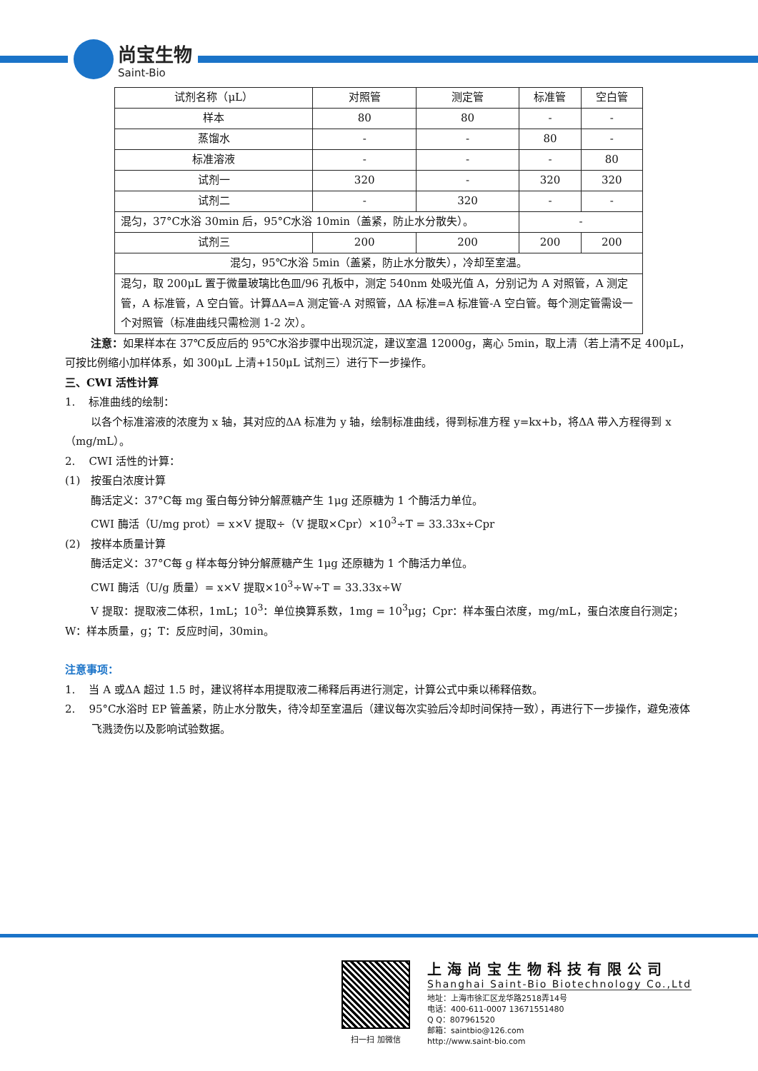尚宝生物
Saint-Bio
| 试剂名称（μL） | 对照管 | 测定管 | 标准管 | 空白管 |
| 样本 | 80 | 80 | - | - |
| 蒸馏水 | - | - | 80 | - |
| 标准溶液 | - | - | - | 80 |
| 试剂一 | 320 | - | 320 | 320 |
| 试剂二 | - | 320 | - | - |
| 混匀，37°C水浴 30min 后，95°C水浴 10min（盖紧，防止水分散失）。 | | | - | |
| 试剂三 | 200 | 200 | 200 | 200 |
| 混匀，95℃水浴 5min（盖紧，防止水分散失），冷却至室温。 | | | | |
| 混匀，取 200μL 置于微量玻璃比色皿/96 孔板中，测定 540nm 处吸光值 A，分别记为 A 对照管，A 测定管，A 标准管，A 空白管。计算ΔA=A 测定管-A 对照管，ΔA 标准=A 标准管-A 空白管。每个测定管需设一个对照管（标准曲线只需检测 1-2 次）。 | | | | |
注意：如果样本在 37℃反应后的 95℃水浴步骤中出现沉淀，建议室温 12000g，离心 5min，取上清（若上清不足 400μL，可按比例缩小加样体系，如 300μL 上清+150μL 试剂三）进行下一步操作。
三、CWI 活性计算
1. 标准曲线的绘制：
以各个标准溶液的浓度为 x 轴，其对应的ΔA 标准为 y 轴，绘制标准曲线，得到标准方程 y=kx+b，将ΔA 带入方程得到 x（mg/mL）。
2. CWI 活性的计算：
(1) 按蛋白浓度计算
酶活定义：37°C每 mg 蛋白每分钟分解蔗糖产生 1μg 还原糖为 1 个酶活力单位。
CWI 酶活（U/mg prot）= x×V 提取÷（V 提取×Cpr）×10<sup>3</sup>÷T = 33.33x÷Cpr
(2) 按样本质量计算
酶活定义：37°C每 g 样本每分钟分解蔗糖产生 1μg 还原糖为 1 个酶活力单位。
CWI 酶活（U/g 质量）= x×V 提取×10<sup>3</sup>÷W÷T = 33.33x÷W
V 提取：提取液二体积，1mL；10<sup>3</sup>：单位换算系数，1mg = 10<sup>3</sup>μg；Cpr：样本蛋白浓度，mg/mL，蛋白浓度自行测定；W：样本质量，g；T：反应时间，30min。
注意事项：
1. 当 A 或ΔA 超过 1.5 时，建议将样本用提取液二稀释后再进行测定，计算公式中乘以稀释倍数。
2. 95°C水浴时 EP 管盖紧，防止水分散失，待冷却至室温后（建议每次实验后冷却时间保持一致），再进行下一步操作，避免液体飞溅烫伤以及影响试验数据。
扫一扫 加微信
上海尚宝生物科技有限公司
Shanghai Saint-Bio Biotechnology Co.,Ltd
地址：上海市徐汇区龙华路2518弄14号
电话：400-611-0007 13671551480
Q Q：807961520
邮箱：saintbio@126.com
http://www.saint-bio.com